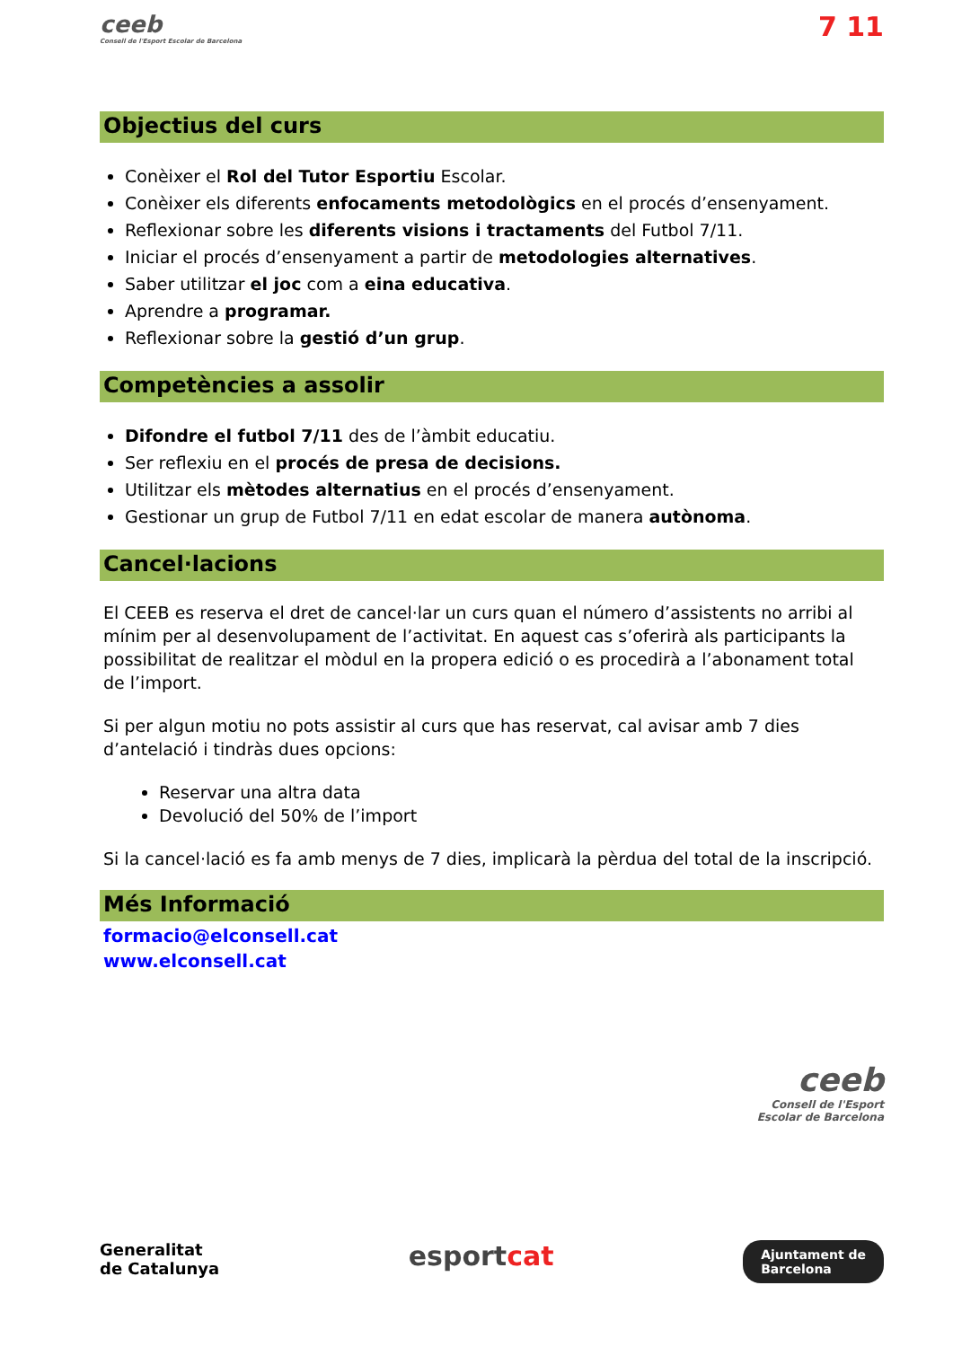ceeb
Consell de l'Esport Escolar de Barcelona
7 11
Objectius del curs
Conèixer el Rol del Tutor Esportiu Escolar.
Conèixer els diferents enfocaments metodològics en el procés d’ensenyament.
Reflexionar sobre les diferents visions i tractaments del Futbol 7/11.
Iniciar el procés d’ensenyament a partir de metodologies alternatives.
Saber utilitzar el joc com a eina educativa.
Aprendre a programar.
Reflexionar sobre la gestió d’un grup.
Competències a assolir
Difondre el futbol 7/11 des de l’àmbit educatiu.
Ser reflexiu en el procés de presa de decisions.
Utilitzar els mètodes alternatius en el procés d’ensenyament.
Gestionar un grup de Futbol 7/11 en edat escolar de manera autònoma.
Cancel·lacions
El CEEB es reserva el dret de cancel·lar un curs quan el número d’assistents no arribi al mínim per al desenvolupament de l’activitat. En aquest cas s’oferirà als participants la possibilitat de realitzar el mòdul en la propera edició o es procedirà a l’abonament total de l’import.
Si per algun motiu no pots assistir al curs que has reservat, cal avisar amb 7 dies d’antelació i tindràs dues opcions:
Reservar una altra data
Devolució del 50% de l’import
Si la cancel·lació es fa amb menys de 7 dies, implicarà la pèrdua del total de la inscripció.
Més Informació
formacio@elconsell.cat
www.elconsell.cat
ceeb
Consell de l'Esport
Escolar de Barcelona
Generalitat
de Catalunya esportcat Ajuntament de
Barcelona